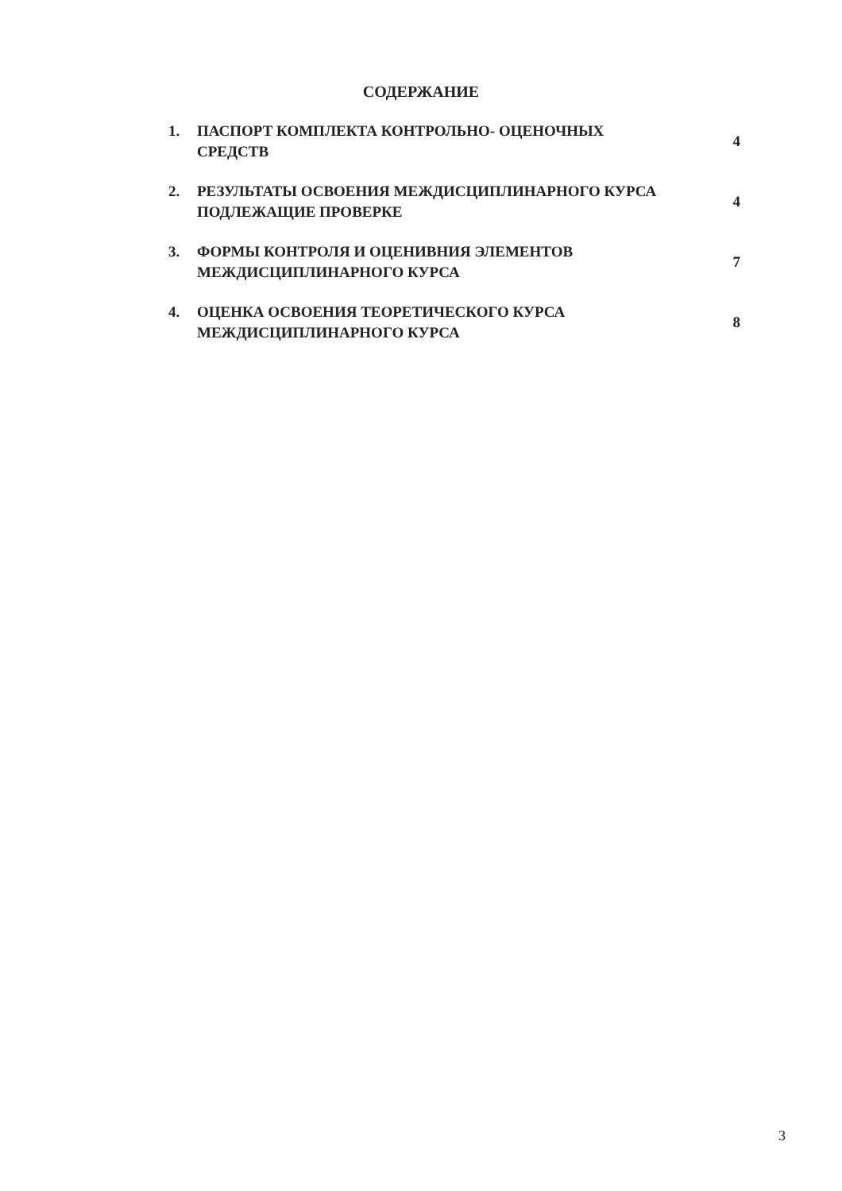СОДЕРЖАНИЕ
1. ПАСПОРТ КОМПЛЕКТА КОНТРОЛЬНО- ОЦЕНОЧНЫХ
СРЕДСТВ 4
2. РЕЗУЛЬТАТЫ ОСВОЕНИЯ МЕЖДИСЦИПЛИНАРНОГО КУРСА
ПОДЛЕЖАЩИЕ ПРОВЕРКЕ 4
3. ФОРМЫ КОНТРОЛЯ И ОЦЕНИВНИЯ ЭЛЕМЕНТОВ
МЕЖДИСЦИПЛИНАРНОГО КУРСА 7
4. ОЦЕНКА ОСВОЕНИЯ ТЕОРЕТИЧЕСКОГО КУРСА
МЕЖДИСЦИПЛИНАРНОГО КУРСА 8
3